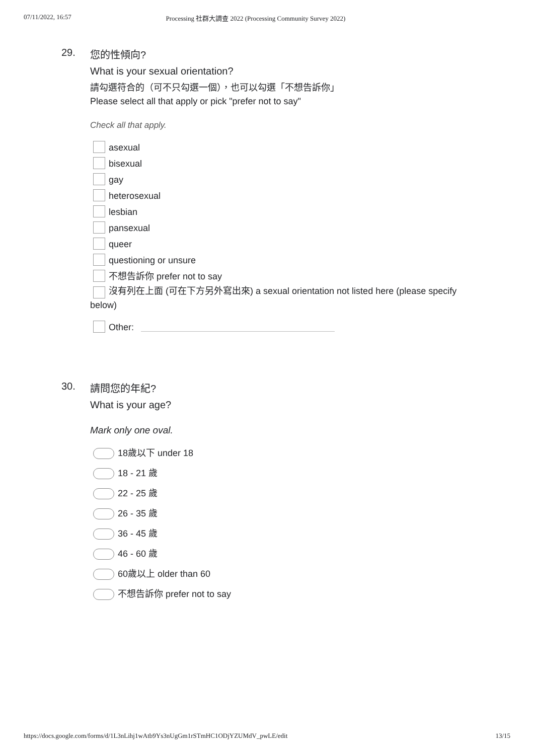07/11/2022, 16:57 Processing 社群大調查 2022 (Processing Community Survey 2022)
29.
您的性傾向?
What is your sexual orientation?
請勾選符合的（可不只勾選一個），也可以勾選「不想告訴你」
Please select all that apply or pick "prefer not to say"
Check all that apply.
asexual
bisexual
gay
heterosexual
lesbian
pansexual
queer
questioning or unsure
不想告訴你 prefer not to say
沒有列在上面 (可在下方另外寫出來) a sexual orientation not listed here (please specify below)
Other:
30.
請問您的年紀?
What is your age?
Mark only one oval.
18歲以下 under 18
18 - 21 歲
22 - 25 歲
26 - 35 歲
36 - 45 歲
46 - 60 歲
60歲以上 older than 60
不想告訴你 prefer not to say
https://docs.google.com/forms/d/1L3nLihj1wAtb9Ys3nUgGm1rSTmHC1ODjYZUMdV_pwLE/edit 13/15